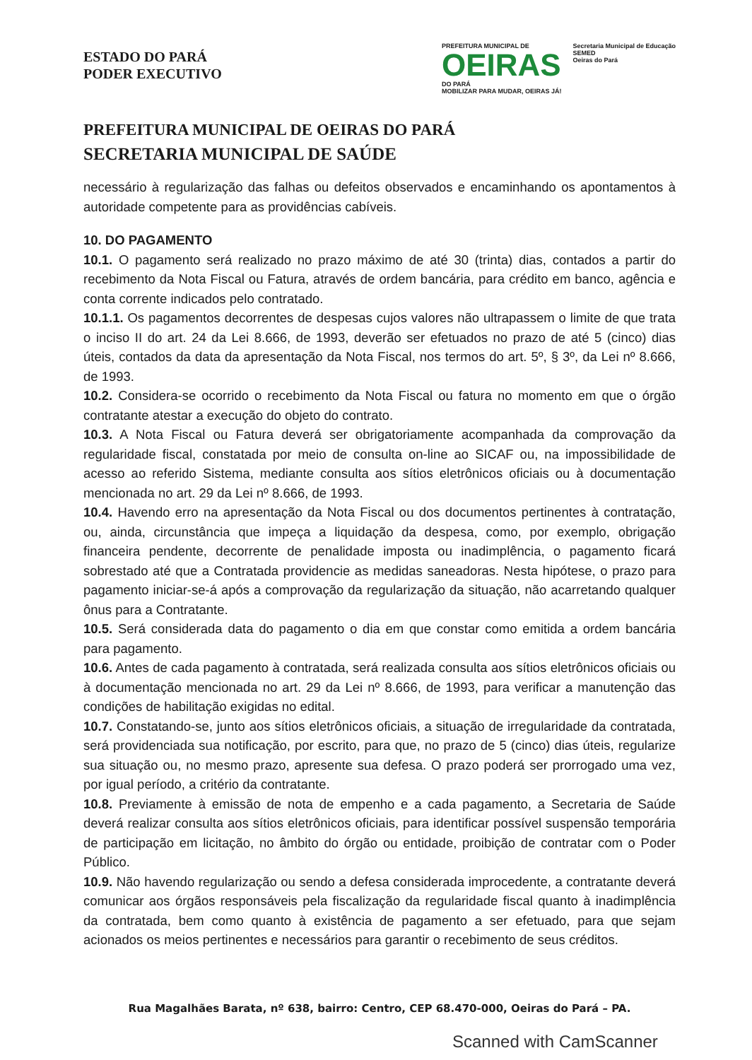ESTADO DO PARÁ
PODER EXECUTIVO
PREFEITURA MUNICIPAL DE
OEIRAS
DO PARÁ
MOBILIZAR PARA MUDAR, OEIRAS JÁ!
Secretaria Municipal de Educação
SEMED
Oeiras do Pará
PREFEITURA MUNICIPAL DE OEIRAS DO PARÁ
SECRETARIA MUNICIPAL DE SAÚDE
necessário à regularização das falhas ou defeitos observados e encaminhando os apontamentos à autoridade competente para as providências cabíveis.
10. DO PAGAMENTO
10.1. O pagamento será realizado no prazo máximo de até 30 (trinta) dias, contados a partir do recebimento da Nota Fiscal ou Fatura, através de ordem bancária, para crédito em banco, agência e conta corrente indicados pelo contratado.
10.1.1. Os pagamentos decorrentes de despesas cujos valores não ultrapassem o limite de que trata o inciso II do art. 24 da Lei 8.666, de 1993, deverão ser efetuados no prazo de até 5 (cinco) dias úteis, contados da data da apresentação da Nota Fiscal, nos termos do art. 5º, § 3º, da Lei nº 8.666, de 1993.
10.2. Considera-se ocorrido o recebimento da Nota Fiscal ou fatura no momento em que o órgão contratante atestar a execução do objeto do contrato.
10.3. A Nota Fiscal ou Fatura deverá ser obrigatoriamente acompanhada da comprovação da regularidade fiscal, constatada por meio de consulta on-line ao SICAF ou, na impossibilidade de acesso ao referido Sistema, mediante consulta aos sítios eletrônicos oficiais ou à documentação mencionada no art. 29 da Lei nº 8.666, de 1993.
10.4. Havendo erro na apresentação da Nota Fiscal ou dos documentos pertinentes à contratação, ou, ainda, circunstância que impeça a liquidação da despesa, como, por exemplo, obrigação financeira pendente, decorrente de penalidade imposta ou inadimplência, o pagamento ficará sobrestado até que a Contratada providencie as medidas saneadoras. Nesta hipótese, o prazo para pagamento iniciar-se-á após a comprovação da regularização da situação, não acarretando qualquer ônus para a Contratante.
10.5. Será considerada data do pagamento o dia em que constar como emitida a ordem bancária para pagamento.
10.6. Antes de cada pagamento à contratada, será realizada consulta aos sítios eletrônicos oficiais ou à documentação mencionada no art. 29 da Lei nº 8.666, de 1993, para verificar a manutenção das condições de habilitação exigidas no edital.
10.7. Constatando-se, junto aos sítios eletrônicos oficiais, a situação de irregularidade da contratada, será providenciada sua notificação, por escrito, para que, no prazo de 5 (cinco) dias úteis, regularize sua situação ou, no mesmo prazo, apresente sua defesa. O prazo poderá ser prorrogado uma vez, por igual período, a critério da contratante.
10.8. Previamente à emissão de nota de empenho e a cada pagamento, a Secretaria de Saúde deverá realizar consulta aos sítios eletrônicos oficiais, para identificar possível suspensão temporária de participação em licitação, no âmbito do órgão ou entidade, proibição de contratar com o Poder Público.
10.9. Não havendo regularização ou sendo a defesa considerada improcedente, a contratante deverá comunicar aos órgãos responsáveis pela fiscalização da regularidade fiscal quanto à inadimplência da contratada, bem como quanto à existência de pagamento a ser efetuado, para que sejam acionados os meios pertinentes e necessários para garantir o recebimento de seus créditos.
Rua Magalhães Barata, nº 638, bairro: Centro, CEP 68.470-000, Oeiras do Pará – PA.
Scanned with CamScanner